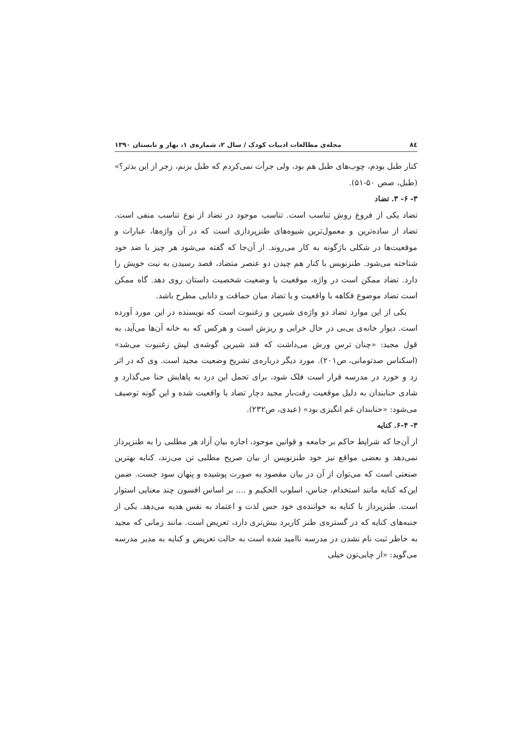۸٤ مجله‌ی مطالعات ادبیات کودک / سال ۲، شماره‌ی ۱، بهار و تابستان ۱۳۹۰
کنار طبل بودم، چوب‌های طبل هم بود، ولی جرأت نمی‌کردم که طبل بزنم، زجر از این بدتر؟» (طبل، صص ۵۰-۵۱).
۳- ۶- ۳. تضاد
تضاد یکی از فروع روش تناسب است. تناسب موجود در تضاد از نوع تناسب منفی است. تضاد از ساده‌ترین و معمول‌ترین شیوه‌های طنزپردازی است که در آن واژه‌ها، عبارات و موقعیت‌ها در شکلی باژگونه به کار می‌روند. از آن‌جا که گفته می‌شود هر چیز با ضد خود شناخته می‌شود. طنزنویس با کنار هم چیدن دو عنصر متضاد، قصد رسیدن به نیت خویش را دارد. تضاد ممکن است در واژه، موقعیت یا وضعیت شخصیت داستان روی دهد. گاه ممکن است تضاد موضوع فکاهه با واقعیت و یا تضاد میان حماقت و دانایی مطرح باشد.
یکی از این موارد تضاد دو واژه‌ی شیرین و زغنبوت است که نویسنده در این مورد آورده است. دیوار خانه‌ی بی‌بی در حال خرابی و ریزش است و هرکس که به خانه آن‌ها می‌آید، به قول مجید: «چنان ترس ورش می‌داشت که قند شیرین گوشه‌ی لپش زغنبوت می‌شد» (اسکناس صدتومانی، ص۲۰۱). مورد دیگر درباره‌ی تشریح وضعیت مجید است. وی که در اثر زد و خورد در مدرسه قرار است فلک شود، برای تحمل این درد به پاهایش حنا می‌گذارد و شادی حنابندان به دلیل موقعیت رقت‌بار مجید دچار تضاد با واقعیت شده و این گونه توصیف می‌شود: «حنابندان غم انگیزی بود» (عیدی، ص۲۳۲).
۳- ۶-۴. کنایه
از آن‌جا که شرایط حاکم بر جامعه و قوانین موجود، اجازه بیان آزاد هر مطلبی را به طنزپرداز نمی‌دهد و بعضی مواقع نیز خود طنزنویس از بیان صریح مطلبی تن می‌زند، کنایه بهترین صنعتی است که می‌توان از آن در بیان مقصود به صورت پوشیده و پنهان سود جست. ضمن این‌که کنایه مانند استخدام، جناس، اسلوب الحکیم و .... بر اساس افسون چند معنایی استوار است. طنزپرداز با کنایه به خواننده‌ی خود حس لذت و اعتماد به نفس هدیه می‌دهد. یکی از جنبه‌های کنایه که در گستره‌ی طنز کاربرد بیش‌تری دارد، تعریض است. مانند زمانی که مجید به خاطر ثبت نام نشدن در مدرسه ناامید شده است به حالت تعریض و کنایه به مدیر مدرسه می‌گوید: «از چایی‌تون خیلی